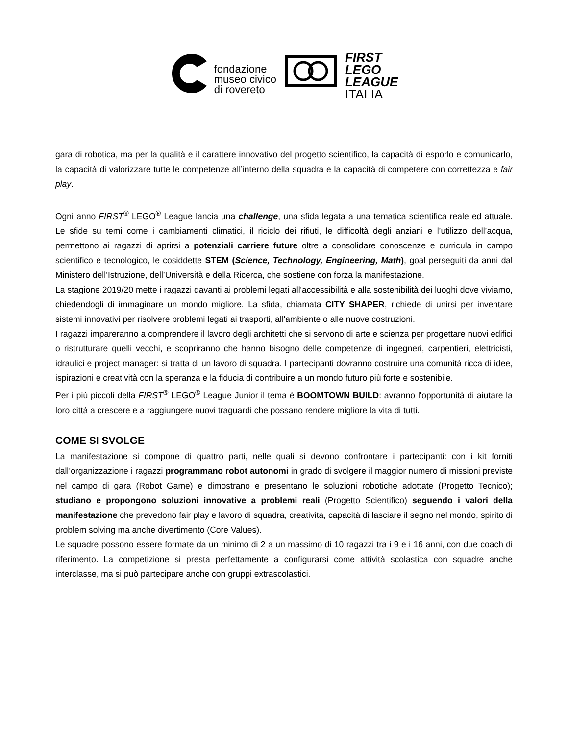fondazione
museo civico
di rovereto
FIRST
LEGO
LEAGUE
ITALIA
gara di robotica, ma per la qualità e il carattere innovativo del progetto scientifico, la capacità di esporlo e comunicarlo, la capacità di valorizzare tutte le competenze all’interno della squadra e la capacità di competere con correttezza e fair play.
Ogni anno FIRST<sup>®</sup> LEGO<sup>®</sup> League lancia una challenge, una sfida legata a una tematica scientifica reale ed attuale. Le sfide su temi come i cambiamenti climatici, il riciclo dei rifiuti, le difficoltà degli anziani e l’utilizzo dell’acqua, permettono ai ragazzi di aprirsi a potenziali carriere future oltre a consolidare conoscenze e curricula in campo scientifico e tecnologico, le cosiddette STEM (Science, Technology, Engineering, Math), goal perseguiti da anni dal Ministero dell’Istruzione, dell’Università e della Ricerca, che sostiene con forza la manifestazione.
La stagione 2019/20 mette i ragazzi davanti ai problemi legati all'accessibilità e alla sostenibilità dei luoghi dove viviamo, chiedendogli di immaginare un mondo migliore. La sfida, chiamata CITY SHAPER, richiede di unirsi per inventare sistemi innovativi per risolvere problemi legati ai trasporti, all'ambiente o alle nuove costruzioni.
I ragazzi impareranno a comprendere il lavoro degli architetti che si servono di arte e scienza per progettare nuovi edifici o ristrutturare quelli vecchi, e scopriranno che hanno bisogno delle competenze di ingegneri, carpentieri, elettricisti, idraulici e project manager: si tratta di un lavoro di squadra. I partecipanti dovranno costruire una comunità ricca di idee, ispirazioni e creatività con la speranza e la fiducia di contribuire a un mondo futuro più forte e sostenibile.
Per i più piccoli della FIRST<sup>®</sup> LEGO<sup>®</sup> League Junior il tema è BOOMTOWN BUILD: avranno l'opportunità di aiutare la loro città a crescere e a raggiungere nuovi traguardi che possano rendere migliore la vita di tutti.
COME SI SVOLGE
La manifestazione si compone di quattro parti, nelle quali si devono confrontare i partecipanti: con i kit forniti dall’organizzazione i ragazzi programmano robot autonomi in grado di svolgere il maggior numero di missioni previste nel campo di gara (Robot Game) e dimostrano e presentano le soluzioni robotiche adottate (Progetto Tecnico); studiano e propongono soluzioni innovative a problemi reali (Progetto Scientifico) seguendo i valori della manifestazione che prevedono fair play e lavoro di squadra, creatività, capacità di lasciare il segno nel mondo, spirito di problem solving ma anche divertimento (Core Values).
Le squadre possono essere formate da un minimo di 2 a un massimo di 10 ragazzi tra i 9 e i 16 anni, con due coach di riferimento. La competizione si presta perfettamente a configurarsi come attività scolastica con squadre anche interclasse, ma si può partecipare anche con gruppi extrascolastici.